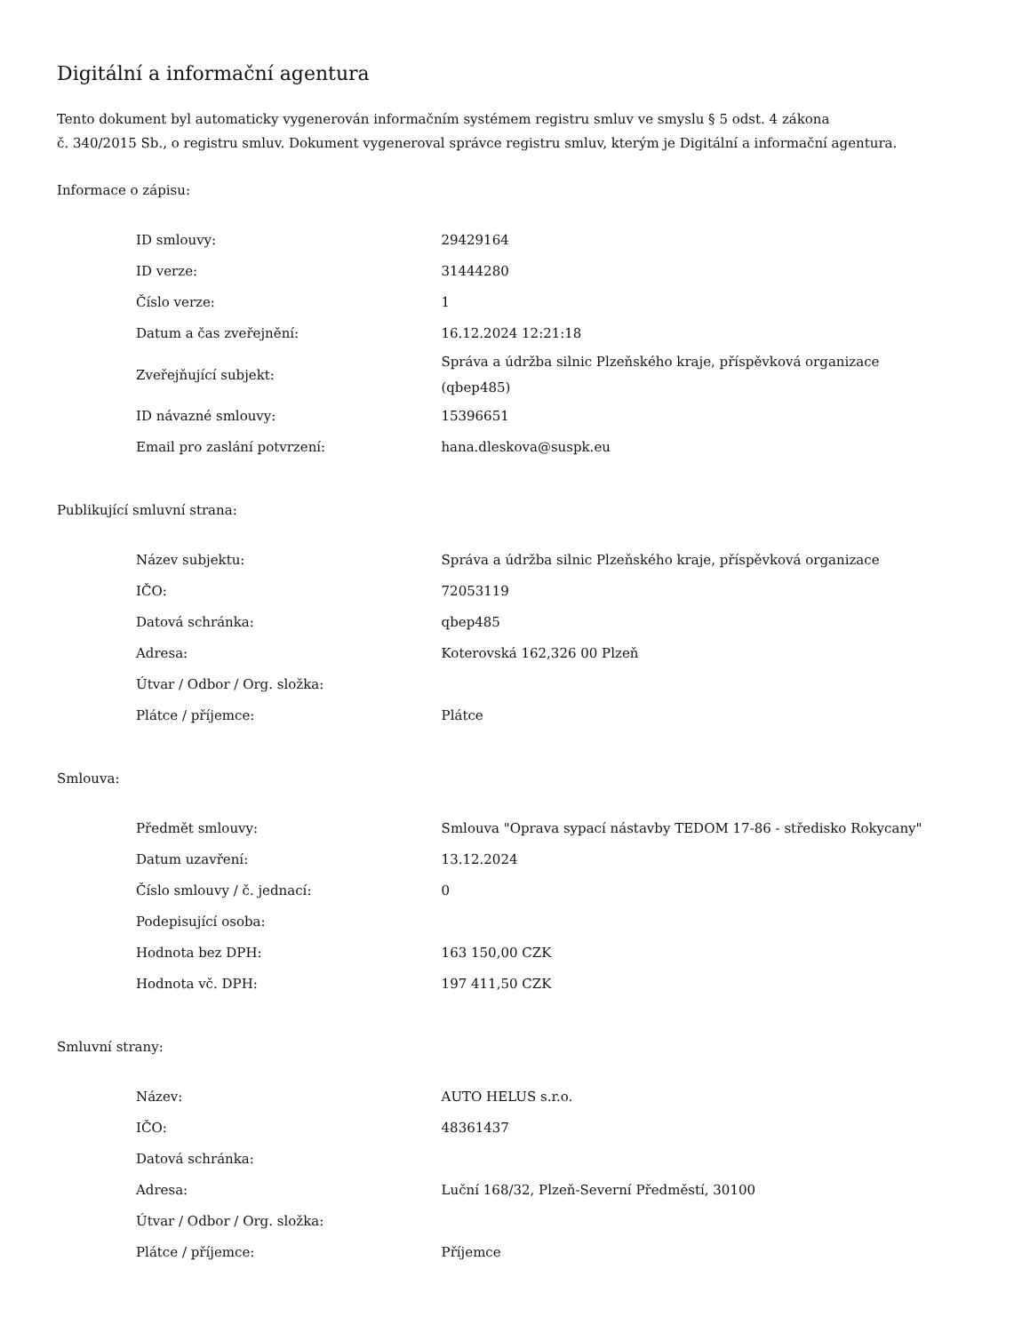Digitální a informační agentura
Tento dokument byl automaticky vygenerován informačním systémem registru smluv ve smyslu § 5 odst. 4 zákona
č. 340/2015 Sb., o registru smluv. Dokument vygeneroval správce registru smluv, kterým je Digitální a informační agentura.
Informace o zápisu:
| ID smlouvy: | 29429164 |
| ID verze: | 31444280 |
| Číslo verze: | 1 |
| Datum a čas zveřejnění: | 16.12.2024 12:21:18 |
| Zveřejňující subjekt: | Správa a údržba silnic Plzeňského kraje, příspěvková organizace (qbep485) |
| ID návazné smlouvy: | 15396651 |
| Email pro zaslání potvrzení: | hana.dleskova@suspk.eu |
Publikující smluvní strana:
| Název subjektu: | Správa a údržba silnic Plzeňského kraje, příspěvková organizace |
| IČO: | 72053119 |
| Datová schránka: | qbep485 |
| Adresa: | Koterovská 162,326 00 Plzeň |
| Útvar / Odbor / Org. složka: | |
| Plátce / příjemce: | Plátce |
Smlouva:
| Předmět smlouvy: | Smlouva "Oprava sypací nástavby TEDOM 17-86 - středisko Rokycany" |
| Datum uzavření: | 13.12.2024 |
| Číslo smlouvy / č. jednací: | 0 |
| Podepisující osoba: | |
| Hodnota bez DPH: | 163 150,00 CZK |
| Hodnota vč. DPH: | 197 411,50 CZK |
Smluvní strany:
| Název: | AUTO HELUS s.r.o. |
| IČO: | 48361437 |
| Datová schránka: | |
| Adresa: | Luční 168/32, Plzeň-Severní Předměstí, 30100 |
| Útvar / Odbor / Org. složka: | |
| Plátce / příjemce: | Příjemce |